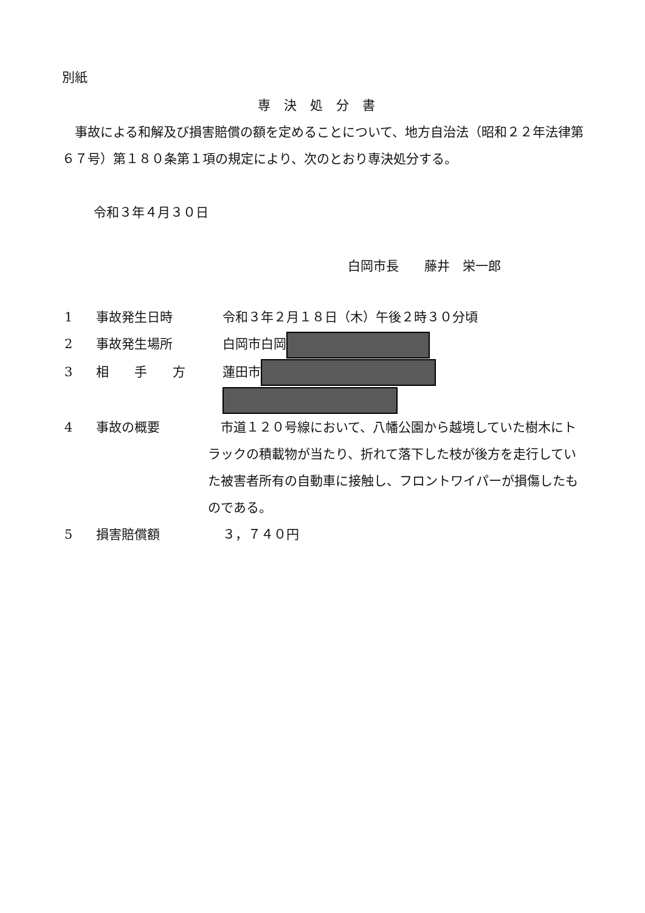別紙
専決処分書
　事故による和解及び損害賠償の額を定めることについて、地方自治法（昭和２２年法律第６７号）第１８０条第１項の規定により、次のとおり専決処分する。
令和３年４月３０日
白岡市長　　藤井　栄一郎
1 事故発生日時 令和３年２月１８日（木）午後２時３０分頃
2 事故発生場所 白岡市白岡
3 相　　手　　方 蓮田市
4 事故の概要　市道１２０号線において、八幡公園から越境していた樹木にトラックの積載物が当たり、折れて落下した枝が後方を走行していた被害者所有の自動車に接触し、フロントワイパーが損傷したものである。
5 損害賠償額 ３，７４０円